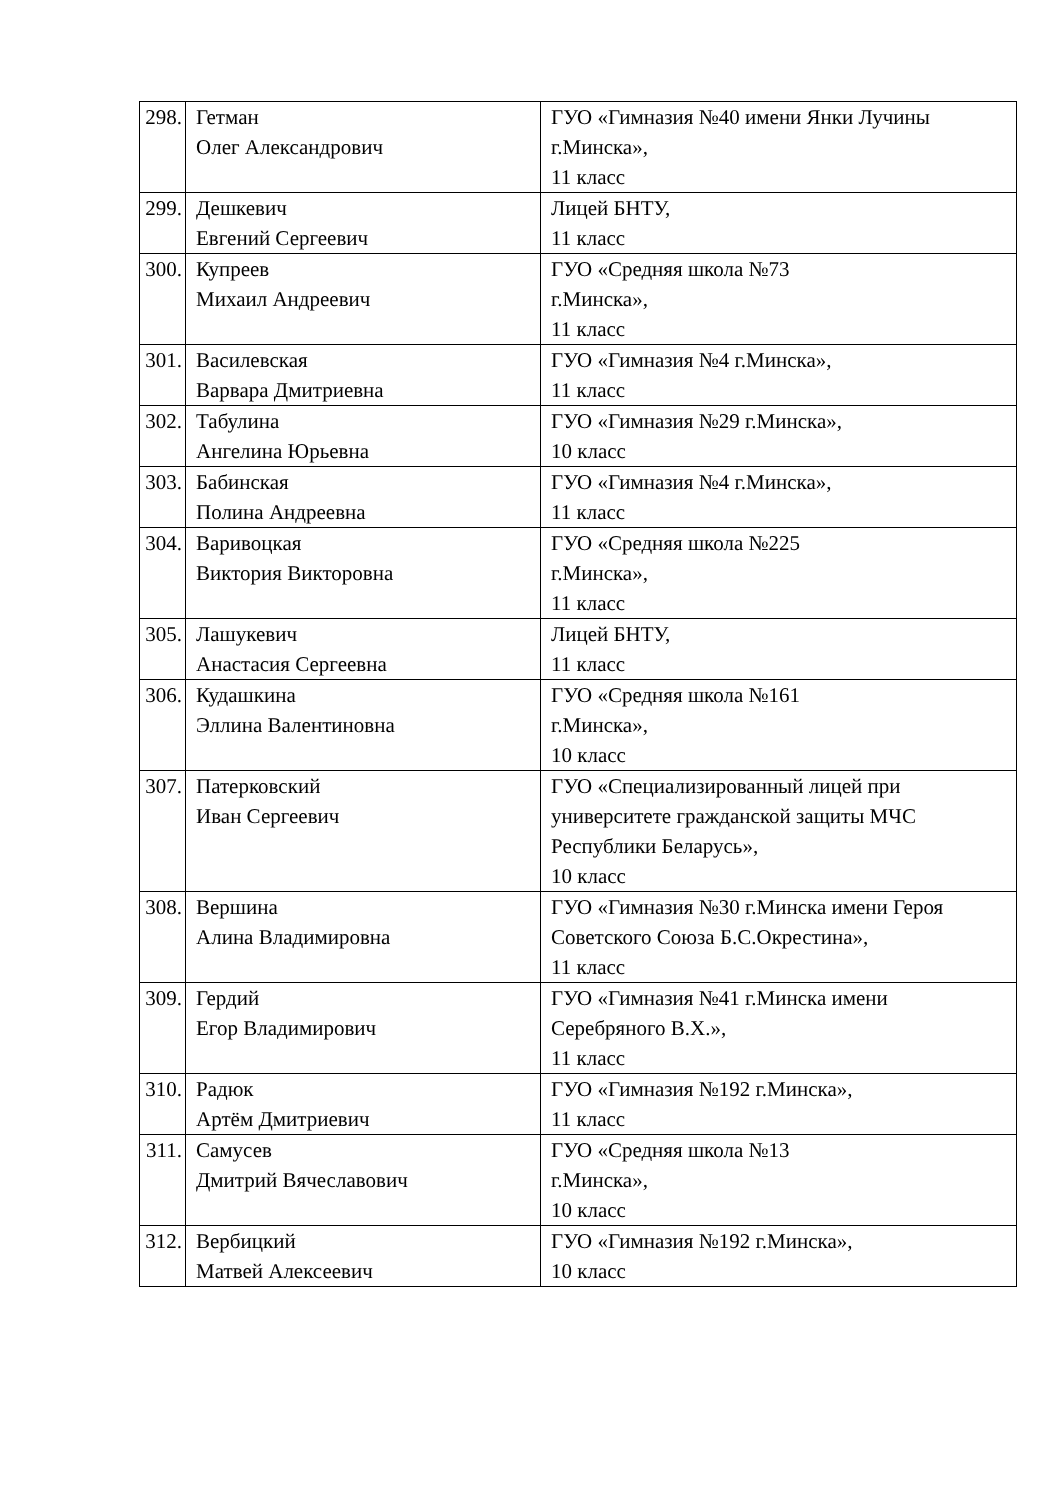| 298. | Гетман Олег Александрович | ГУО «Гимназия №40 имени Янки Лучины г.Минска», 11 класс |
| 299. | Дешкевич Евгений Сергеевич | Лицей БНТУ, 11 класс |
| 300. | Купреев Михаил Андреевич | ГУО «Средняя школа №73 г.Минска», 11 класс |
| 301. | Василевская Варвара Дмитриевна | ГУО «Гимназия №4 г.Минска», 11 класс |
| 302. | Табулина Ангелина Юрьевна | ГУО «Гимназия №29 г.Минска», 10 класс |
| 303. | Бабинская Полина Андреевна | ГУО «Гимназия №4 г.Минска», 11 класс |
| 304. | Варивоцкая Виктория Викторовна | ГУО «Средняя школа №225 г.Минска», 11 класс |
| 305. | Лашукевич Анастасия Сергеевна | Лицей БНТУ, 11 класс |
| 306. | Кудашкина Эллина Валентиновна | ГУО «Средняя школа №161 г.Минска», 10 класс |
| 307. | Патерковский Иван Сергеевич | ГУО «Специализированный лицей при университете гражданской защиты МЧС Республики Беларусь», 10 класс |
| 308. | Вершина Алина Владимировна | ГУО «Гимназия №30 г.Минска имени Героя Советского Союза Б.С.Окрестина», 11 класс |
| 309. | Гердий Егор Владимирович | ГУО «Гимназия №41 г.Минска имени Серебряного В.Х.», 11 класс |
| 310. | Радюк Артём Дмитриевич | ГУО «Гимназия №192 г.Минска», 11 класс |
| 311. | Самусев Дмитрий Вячеславович | ГУО «Средняя школа №13 г.Минска», 10 класс |
| 312. | Вербицкий Матвей Алексеевич | ГУО «Гимназия №192 г.Минска», 10 класс |